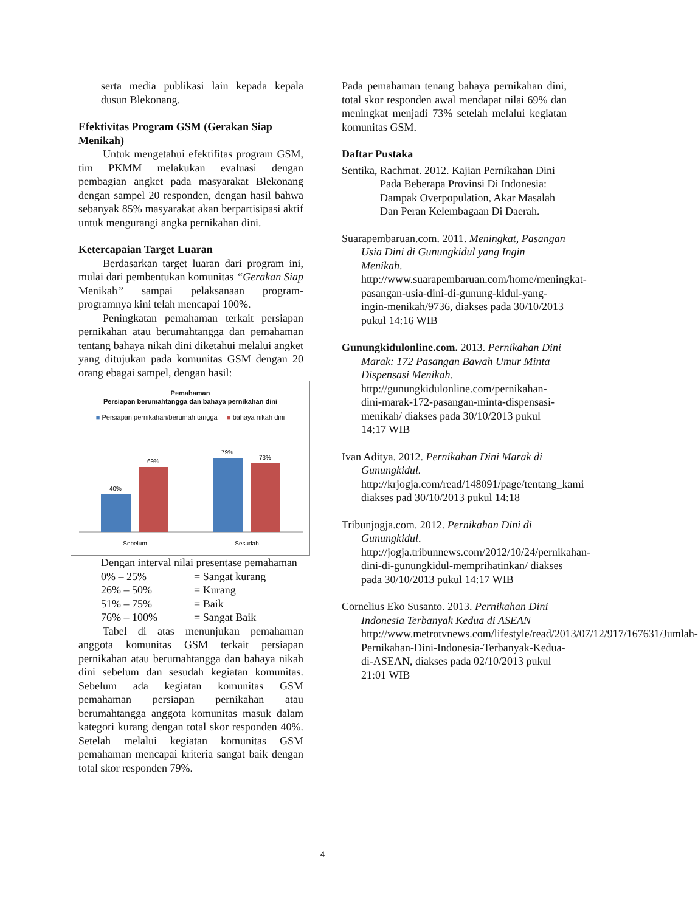serta media publikasi lain kepada kepala dusun Blekonang.
Efektivitas Program GSM (Gerakan Siap Menikah)
Untuk mengetahui efektifitas program GSM, tim PKMM melakukan evaluasi dengan pembagian angket pada masyarakat Blekonang dengan sampel 20 responden, dengan hasil bahwa sebanyak 85% masyarakat akan berpartisipasi aktif untuk mengurangi angka pernikahan dini.
Ketercapaian Target Luaran
Berdasarkan target luaran dari program ini, mulai dari pembentukan komunitas “Gerakan Siap Menikah” sampai pelaksanaan program-programnya kini telah mencapai 100%.
Peningkatan pemahaman terkait persiapan pernikahan atau berumahtangga dan pemahaman tentang bahaya nikah dini diketahui melalui angket yang ditujukan pada komunitas GSM dengan 20 orang ebagai sampel, dengan hasil:
Pemahaman
Persiapan berumahtangga dan bahaya pernikahan dini
■ Persiapan pernikahan/berumah tangga ■ bahaya nikah dini
40%
69%
79%
73%
Sebelum
Sesudah
Dengan interval nilai presentase pemahaman
| 0% – 25% | = Sangat kurang |
| 26% – 50% | = Kurang |
| 51% – 75% | = Baik |
| 76% – 100% | = Sangat Baik |
Tabel di atas menunjukan pemahaman anggota komunitas GSM terkait persiapan pernikahan atau berumahtangga dan bahaya nikah dini sebelum dan sesudah kegiatan komunitas. Sebelum ada kegiatan komunitas GSM pemahaman persiapan pernikahan atau berumahtangga anggota komunitas masuk dalam kategori kurang dengan total skor responden 40%. Setelah melalui kegiatan komunitas GSM pemahaman mencapai kriteria sangat baik dengan total skor responden 79%.
Pada pemahaman tenang bahaya pernikahan dini, total skor responden awal mendapat nilai 69% dan meningkat menjadi 73% setelah melalui kegiatan komunitas GSM.
Daftar Pustaka
Sentika, Rachmat. 2012. Kajian Pernikahan Dini Pada Beberapa Provinsi Di Indonesia: Dampak Overpopulation, Akar Masalah Dan Peran Kelembagaan Di Daerah.
Suarapembaruan.com. 2011. Meningkat, Pasangan Usia Dini di Gunungkidul yang Ingin Menikah. http://www.suarapembaruan.com/home/meningkat-pasangan-usia-dini-di-gunung-kidul-yang-ingin-menikah/9736, diakses pada 30/10/2013 pukul 14:16 WIB
Gunungkidulonline.com. 2013. Pernikahan Dini Marak: 172 Pasangan Bawah Umur Minta Dispensasi Menikah. http://gunungkidulonline.com/pernikahan-dini-marak-172-pasangan-minta-dispensasi-menikah/ diakses pada 30/10/2013 pukul 14:17 WIB
Ivan Aditya. 2012. Pernikahan Dini Marak di Gunungkidul. http://krjogja.com/read/148091/page/tentang_kami diakses pad 30/10/2013 pukul 14:18
Tribunjogja.com. 2012. Pernikahan Dini di Gunungkidul. http://jogja.tribunnews.com/2012/10/24/pernikahan-dini-di-gunungkidul-memprihatinkan/ diakses pada 30/10/2013 pukul 14:17 WIB
Cornelius Eko Susanto. 2013. Pernikahan Dini Indonesia Terbanyak Kedua di ASEAN http://www.metrotvnews.com/lifestyle/read/2013/07/12/917/167631/Jumlah-Pernikahan-Dini-Indonesia-Terbanyak-Kedua-di-ASEAN, diakses pada 02/10/2013 pukul 21:01 WIB
4